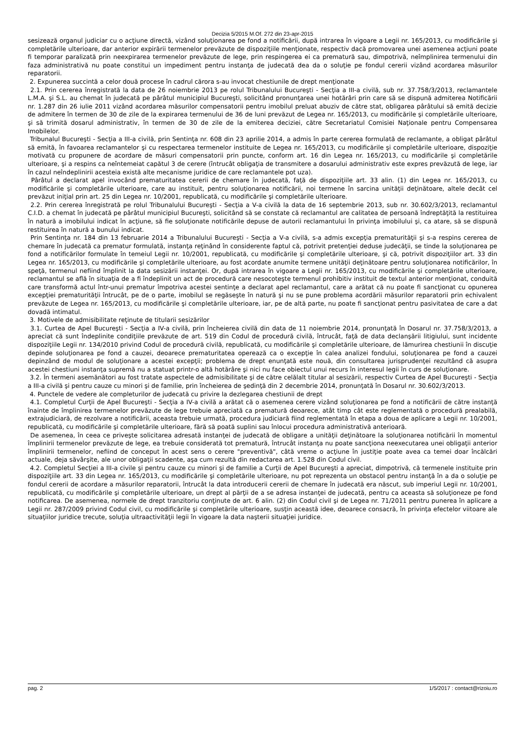Decizia 5/2015 M.Of. 272 din 23-apr-2015
sesizează organul judiciar cu o acţiune directă, vizând soluţionarea pe fond a notificării, după intrarea în vigoare a Legii nr. 165/2013, cu modificările şi completările ulterioare, dar anterior expirării termenelor prevăzute de dispoziţiile menţionate, respectiv dacă promovarea unei asemenea acţiuni poate fi temporar paralizată prin neexpirarea termenelor prevăzute de lege, prin respingerea ei ca prematură sau, dimpotrivă, neîmplinirea termenului din faza administrativă nu poate constitui un impediment pentru instanţa de judecată dea da o soluţie pe fondul cererii vizând acordarea măsurilor reparatorii.
2. Expunerea succintă a celor două procese în cadrul cărora s-au invocat chestiunile de drept menţionate
2.1. Prin cererea înregistrată la data de 26 noiembrie 2013 pe rolul Tribunalului Bucureşti - Secţia a III-a civilă, sub nr. 37.758/3/2013, reclamantele L.M.A. şi S.L. au chemat în judecată pe pârâtul municipiul Bucureşti, solicitând pronunţarea unei hotărâri prin care să se dispună admiterea Notificării nr. 1.287 din 26 iulie 2011 vizând acordarea măsurilor compensatorii pentru imobilul preluat abuziv de către stat, obligarea pârâtului să emită decizie de admitere în termen de 30 de zile de la expirarea termenului de 36 de luni prevăzut de Legea nr. 165/2013, cu modificările şi completările ulterioare, şi să trimită dosarul administrativ, în termen de 30 de zile de la emiterea deciziei, către Secretariatul Comisiei Naţionale pentru Compensarea Imobilelor.
Tribunalul Bucureşti - Secţia a III-a civilă, prin Sentinţa nr. 608 din 23 aprilie 2014, a admis în parte cererea formulată de reclamante, a obligat pârâtul să emită, în favoarea reclamantelor şi cu respectarea termenelor instituite de Legea nr. 165/2013, cu modificările şi completările ulterioare, dispoziţie motivată cu propunere de acordare de măsuri compensatorii prin puncte, conform art. 16 din Legea nr. 165/2013, cu modificările şi completările ulterioare, şi a respins ca neîntemeiat capătul 3 de cerere (întrucât obligaţia de transmitere a dosarului administrativ este expres prevăzută de lege, iar în cazul neîndeplinirii acesteia există alte mecanisme juridice de care reclamantele pot uza).
Pârâtul a declarat apel invocând prematuritatea cererii de chemare în judecată, faţă de dispoziţiile art. 33 alin. (1) din Legea nr. 165/2013, cu modificările şi completările ulterioare, care au instituit, pentru soluţionarea notificării, noi termene în sarcina unităţii deţinătoare, altele decât cel prevăzut iniţial prin art. 25 din Legea nr. 10/2001, republicată, cu modificările şi completările ulterioare.
2.2. Prin cererea înregistrată pe rolul Tribunalului Bucureşti - Secţia a V-a civilă la data de 16 septembrie 2013, sub nr. 30.602/3/2013, reclamantul C.I.D. a chemat în judecată pe pârâtul municipiul Bucureşti, solicitând să se constate că reclamantul are calitatea de persoană îndreptăţită la restituirea în natură a imobilului indicat în acţiune, să fie soluţionate notificările depuse de autorii reclamantului în privinţa imobilului şi, ca atare, să se dispună restituirea în natură a bunului indicat.
Prin Sentinţa nr. 184 din 13 februarie 2014 a Tribunalului Bucureşti - Secţia a V-a civilă, s-a admis excepţia prematurităţii şi s-a respins cererea de chemare în judecată ca prematur formulată, instanţa reţinând în considerente faptul că, potrivit pretenţiei deduse judecăţii, se tinde la soluţionarea pe fond a notificărilor formulate în temeiul Legii nr. 10/2001, republicată, cu modificările şi completările ulterioare, şi că, potrivit dispoziţiilor art. 33 din Legea nr. 165/2013, cu modificările şi completările ulterioare, au fost acordate anumite termene unităţii deţinătoare pentru soluţionarea notificărilor, în speţă, termenul nefiind împlinit la data sesizării instanţei. Or, după intrarea în vigoare a Legii nr. 165/2013, cu modificările şi completările ulterioare, reclamantul se află în situaţia de a fi îndeplinit un act de procedură care nesocoteşte termenul prohibitiv instituit de textul anterior menţionat, conduită care transformă actul într-unui prematur împotriva acestei sentinţe a declarat apel reclamantul, care a arătat că nu poate fi sancţionat cu opunerea excepţiei prematurităţii întrucât, pe de o parte, imobilul se regăseşte în natură şi nu se pune problema acordării măsurilor reparatorii prin echivalent prevăzute de Legea nr. 165/2013, cu modificările şi completările ulterioare, iar, pe de altă parte, nu poate fi sancţionat pentru pasivitatea de care a dat dovadă intimatul.
3. Motivele de admisibilitate reţinute de titularii sesizărilor
3.1. Curtea de Apel Bucureşti - Secţia a IV-a civilă, prin încheierea civilă din data de 11 noiembrie 2014, pronunţată în Dosarul nr. 37.758/3/2013, a apreciat că sunt îndeplinite condiţiile prevăzute de art. 519 din Codul de procedură civilă, întrucât, faţă de data declanşării litigiului, sunt incidente dispoziţiile Legii nr. 134/2010 privind Codul de procedură civilă, republicată, cu modificările şi completările ulterioare, de lămurirea chestiunii în discuţie depinde soluţionarea pe fond a cauzei, deoarece prematuritatea operează ca o excepţie în calea analizei fondului, soluţionarea pe fond a cauzei depinzând de modul de soluţionare a acestei excepţii; problema de drept enunţată este nouă, din consultarea jurisprudenţei rezultând că asupra acestei chestiuni instanţa supremă nu a statuat printr-o altă hotărâre şi nici nu face obiectul unui recurs în interesul legii în curs de soluţionare.
3.2. În termeni asemănători au fost tratate aspectele de admisibilitate şi de către celălalt titular al sesizării, respectiv Curtea de Apel Bucureşti - Secţia a III-a civilă şi pentru cauze cu minori şi de familie, prin încheierea de şedinţă din 2 decembrie 2014, pronunţată în Dosarul nr. 30.602/3/2013.
4. Punctele de vedere ale completurilor de judecată cu privire la dezlegarea chestiunii de drept
4.1. Completul Curţii de Apel Bucureşti - Secţia a IV-a civilă a arătat că o asemenea cerere vizând soluţionarea pe fond a notificării de către instanţă înainte de împlinirea termenelor prevăzute de lege trebuie apreciată ca prematură deoarece, atât timp cât este reglementată o procedură prealabilă, extrajudiciară, de rezolvare a notificării, aceasta trebuie urmată, procedura judiciară fiind reglementată în etapa a doua de aplicare a Legii nr. 10/2001, republicată, cu modificările şi completările ulterioare, fără să poată suplini sau înlocui procedura administrativă anterioară.
De asemenea, în ceea ce priveşte solicitarea adresată instanţei de judecată de obligare a unităţii deţinătoare la soluţionarea notificării în momentul împlinirii termenelor prevăzute de lege, ea trebuie considerată tot prematură, întrucât instanţa nu poate sancţiona neexecutarea unei obligaţii anterior împlinirii termenelor, nefiind de conceput în acest sens o cerere "preventivă", câtă vreme o acţiune în justiţie poate avea ca temei doar încălcări actuale, deja săvârşite, ale unor obligaţii scadente, aşa cum rezultă din redactarea art. 1.528 din Codul civil.
4.2. Completul Secţiei a III-a civile şi pentru cauze cu minori şi de familie a Curţii de Apel Bucureşti a apreciat, dimpotrivă, că termenele instituite prin dispoziţiile art. 33 din Legea nr. 165/2013, cu modificările şi completările ulterioare, nu pot reprezenta un obstacol pentru instanţă în a da o soluţie pe fondul cererii de acordare a măsurilor reparatorii, întrucât la data introducerii cererii de chemare în judecată era născut, sub imperiul Legii nr. 10/2001, republicată, cu modificările şi completările ulterioare, un drept al părţii de a se adresa instanţei de judecată, pentru ca aceasta să soluţioneze pe fond notificarea. De asemenea, normele de drept tranzitoriu conţinute de art. 6 alin. (2) din Codul civil şi de Legea nr. 71/2011 pentru punerea în aplicare a Legii nr. 287/2009 privind Codul civil, cu modificările şi completările ulterioare, susţin această idee, deoarece consacră, în privinţa efectelor viitoare ale situaţiilor juridice trecute, soluţia ultraactivităţii legii în vigoare la data naşterii situaţiei juridice.
pag. 2 1/5/2017 : contact@rizoiu.ro